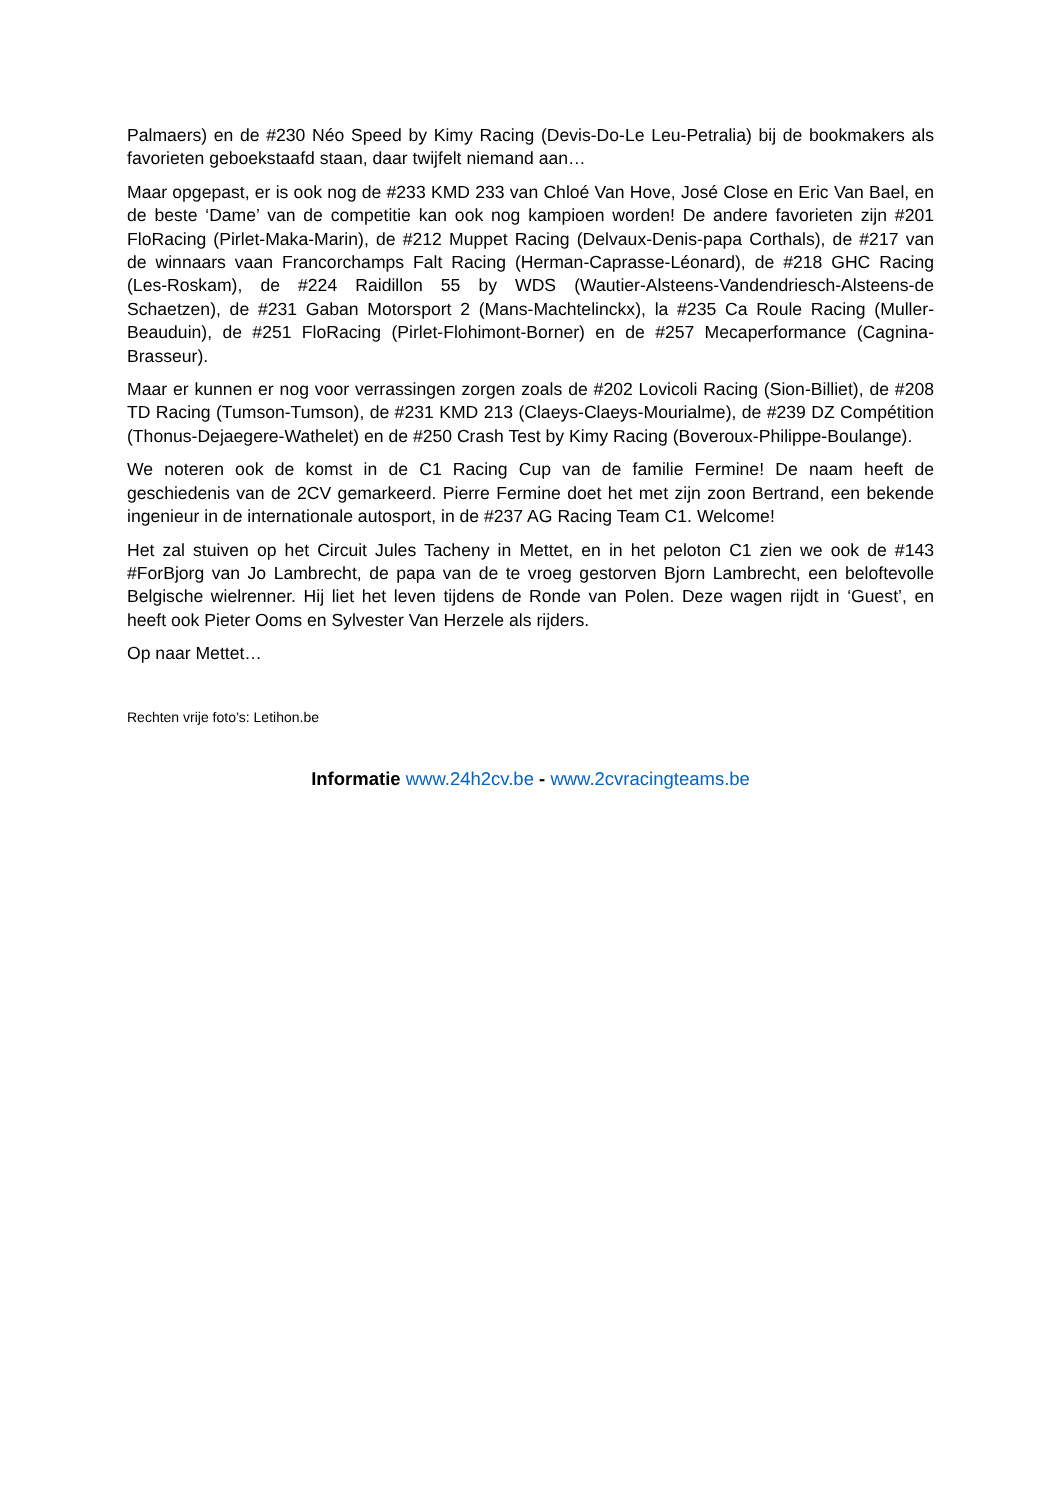Palmaers) en de #230 Néo Speed by Kimy Racing (Devis-Do-Le Leu-Petralia) bij de bookmakers als favorieten geboekstaafd staan, daar twijfelt niemand aan…
Maar opgepast, er is ook nog de #233 KMD 233 van Chloé Van Hove, José Close en Eric Van Bael, en de beste ‘Dame’ van de competitie kan ook nog kampioen worden! De andere favorieten zijn #201 FloRacing (Pirlet-Maka-Marin), de #212 Muppet Racing (Delvaux-Denis-papa Corthals), de #217 van de winnaars vaan Francorchamps Falt Racing (Herman-Caprasse-Léonard), de #218 GHC Racing (Les-Roskam), de #224 Raidillon 55 by WDS (Wautier-Alsteens-Vandendriesch-Alsteens-de Schaetzen), de #231 Gaban Motorsport 2 (Mans-Machtelinckx), la #235 Ca Roule Racing (Muller-Beauduin), de #251 FloRacing (Pirlet-Flohimont-Borner) en de #257 Mecaperformance (Cagnina-Brasseur).
Maar er kunnen er nog voor verrassingen zorgen zoals de #202 Lovicoli Racing (Sion-Billiet), de #208 TD Racing (Tumson-Tumson), de #231 KMD 213 (Claeys-Claeys-Mourialme), de #239 DZ Compétition (Thonus-Dejaegere-Wathelet) en de #250 Crash Test by Kimy Racing (Boveroux-Philippe-Boulange).
We noteren ook de komst in de C1 Racing Cup van de familie Fermine! De naam heeft de geschiedenis van de 2CV gemarkeerd. Pierre Fermine doet het met zijn zoon Bertrand, een bekende ingenieur in de internationale autosport, in de #237 AG Racing Team C1. Welcome!
Het zal stuiven op het Circuit Jules Tacheny in Mettet, en in het peloton C1 zien we ook de #143 #ForBjorg van Jo Lambrecht, de papa van de te vroeg gestorven Bjorn Lambrecht, een beloftevolle Belgische wielrenner. Hij liet het leven tijdens de Ronde van Polen. Deze wagen rijdt in ‘Guest’, en heeft ook Pieter Ooms en Sylvester Van Herzele als rijders.
Op naar Mettet…
Rechten vrije foto’s: Letihon.be
Informatie www.24h2cv.be - www.2cvracingteams.be